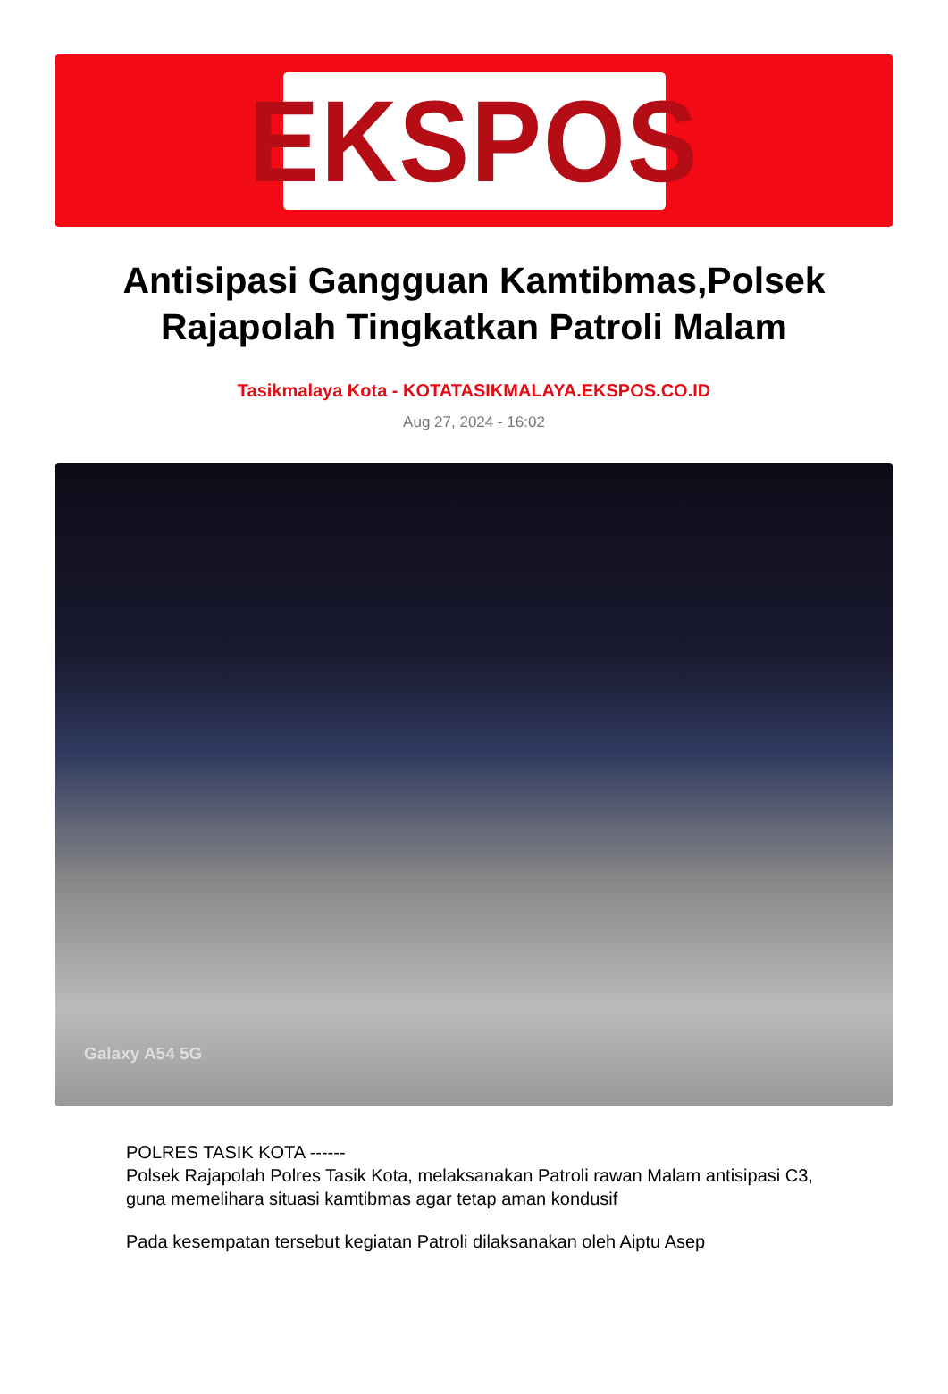EKSPOS
Antisipasi Gangguan Kamtibmas,Polsek Rajapolah Tingkatkan Patroli Malam
Tasikmalaya Kota - KOTATASIKMALAYA.EKSPOS.CO.ID
Aug 27, 2024 - 16:02
Galaxy A54 5G
POLRES TASIK KOTA ------
Polsek Rajapolah Polres Tasik Kota, melaksanakan Patroli rawan Malam antisipasi C3, guna memelihara situasi kamtibmas agar tetap aman kondusif
Pada kesempatan tersebut kegiatan Patroli dilaksanakan oleh Aiptu Asep